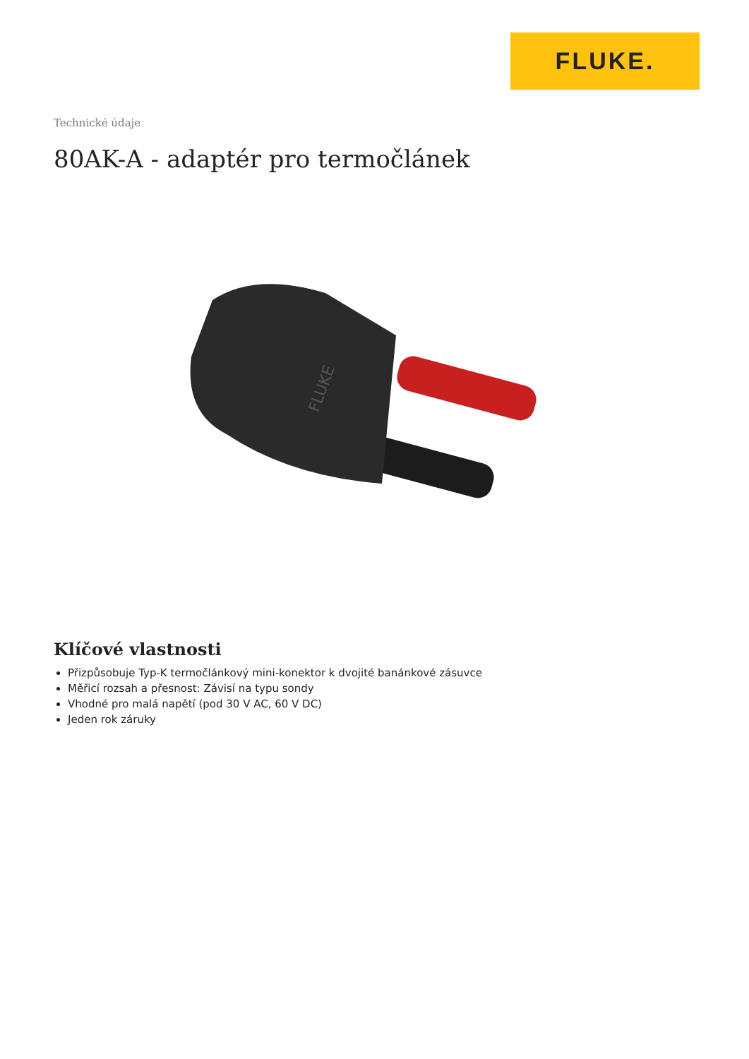FLUKE.
Technické údaje
80AK-A - adaptér pro termočlánek
FLUKE
Klíčové vlastnosti
Přizpůsobuje Typ-K termočlánkový mini-konektor k dvojité banánkové zásuvce
Měřicí rozsah a přesnost: Závisí na typu sondy
Vhodné pro malá napětí (pod 30 V AC, 60 V DC)
Jeden rok záruky